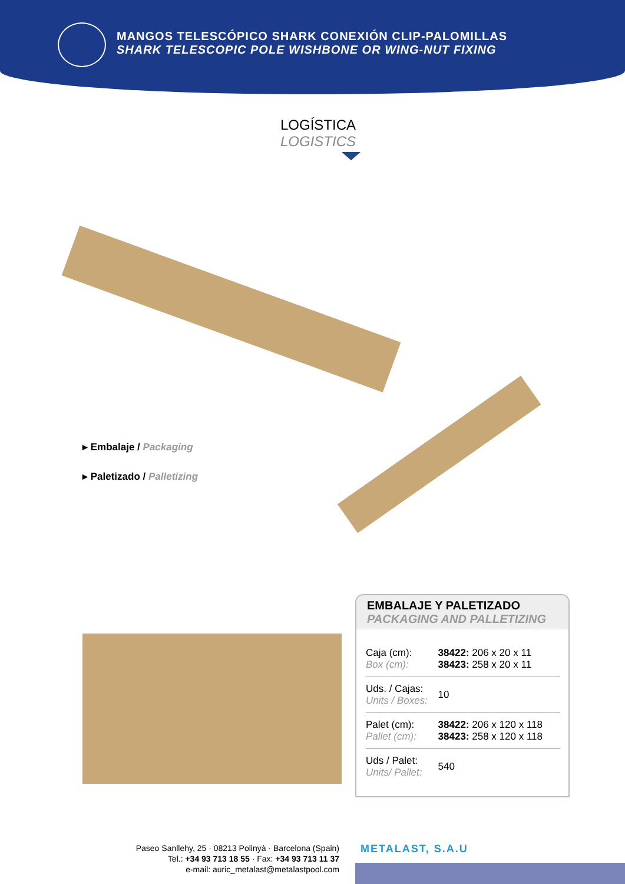MANGOS TELESCÓPICO SHARK CONEXIÓN CLIP-PALOMILLAS
SHARK TELESCOPIC POLE WISHBONE OR WING-NUT FIXING
LOGÍSTICA
LOGISTICS
▸ Embalaje / Packaging
▸ Paletizado / Palletizing
EMBALAJE Y PALETIZADO
PACKAGING AND PALLETIZING
| Caja (cm): Box (cm): | 38422: 206 x 20 x 11 38423: 258 x 20 x 11 |
| Uds. / Cajas: Units / Boxes: | 10 |
| Palet (cm): Pallet (cm): | 38422: 206 x 120 x 118 38423: 258 x 120 x 118 |
| Uds / Palet: Units/ Pallet: | 540 |
Paseo Sanllehy, 25 · 08213 Polinyà · Barcelona (Spain)
Tel.: +34 93 713 18 55 · Fax: +34 93 713 11 37
e-mail: auric_metalast@metalastpool.com
METALAST, S.A.U